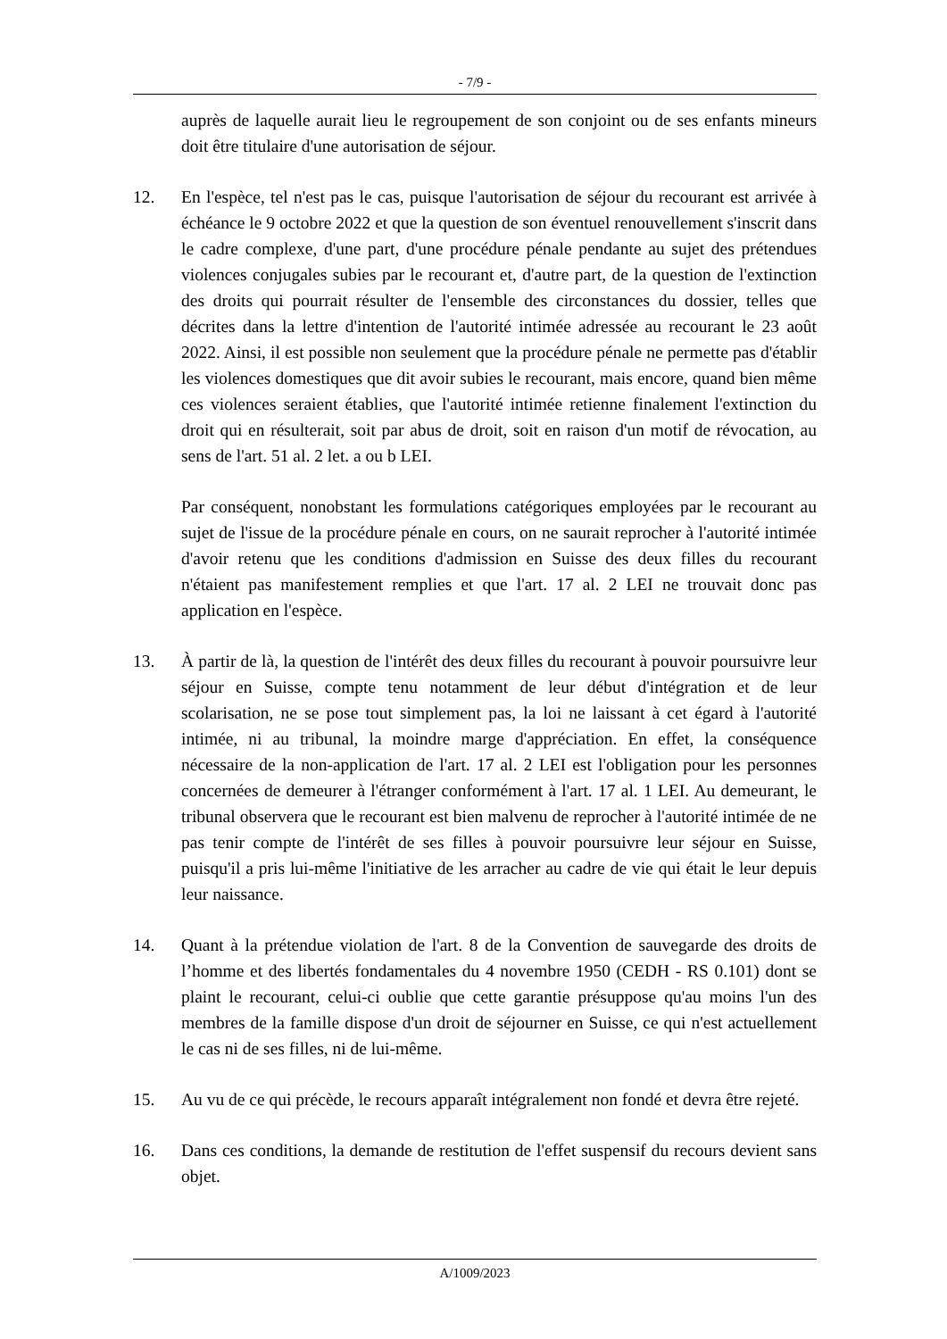- 7/9 -
auprès de laquelle aurait lieu le regroupement de son conjoint ou de ses enfants mineurs doit être titulaire d'une autorisation de séjour.
12. En l'espèce, tel n'est pas le cas, puisque l'autorisation de séjour du recourant est arrivée à échéance le 9 octobre 2022 et que la question de son éventuel renouvellement s'inscrit dans le cadre complexe, d'une part, d'une procédure pénale pendante au sujet des prétendues violences conjugales subies par le recourant et, d'autre part, de la question de l'extinction des droits qui pourrait résulter de l'ensemble des circonstances du dossier, telles que décrites dans la lettre d'intention de l'autorité intimée adressée au recourant le 23 août 2022. Ainsi, il est possible non seulement que la procédure pénale ne permette pas d'établir les violences domestiques que dit avoir subies le recourant, mais encore, quand bien même ces violences seraient établies, que l'autorité intimée retienne finalement l'extinction du droit qui en résulterait, soit par abus de droit, soit en raison d'un motif de révocation, au sens de l'art. 51 al. 2 let. a ou b LEI.
Par conséquent, nonobstant les formulations catégoriques employées par le recourant au sujet de l'issue de la procédure pénale en cours, on ne saurait reprocher à l'autorité intimée d'avoir retenu que les conditions d'admission en Suisse des deux filles du recourant n'étaient pas manifestement remplies et que l'art. 17 al. 2 LEI ne trouvait donc pas application en l'espèce.
13. À partir de là, la question de l'intérêt des deux filles du recourant à pouvoir poursuivre leur séjour en Suisse, compte tenu notamment de leur début d'intégration et de leur scolarisation, ne se pose tout simplement pas, la loi ne laissant à cet égard à l'autorité intimée, ni au tribunal, la moindre marge d'appréciation. En effet, la conséquence nécessaire de la non-application de l'art. 17 al. 2 LEI est l'obligation pour les personnes concernées de demeurer à l'étranger conformément à l'art. 17 al. 1 LEI. Au demeurant, le tribunal observera que le recourant est bien malvenu de reprocher à l'autorité intimée de ne pas tenir compte de l'intérêt de ses filles à pouvoir poursuivre leur séjour en Suisse, puisqu'il a pris lui-même l'initiative de les arracher au cadre de vie qui était le leur depuis leur naissance.
14. Quant à la prétendue violation de l'art. 8 de la Convention de sauvegarde des droits de l’homme et des libertés fondamentales du 4 novembre 1950 (CEDH - RS 0.101) dont se plaint le recourant, celui-ci oublie que cette garantie présuppose qu'au moins l'un des membres de la famille dispose d'un droit de séjourner en Suisse, ce qui n'est actuellement le cas ni de ses filles, ni de lui-même.
15. Au vu de ce qui précède, le recours apparaît intégralement non fondé et devra être rejeté.
16. Dans ces conditions, la demande de restitution de l'effet suspensif du recours devient sans objet.
A/1009/2023